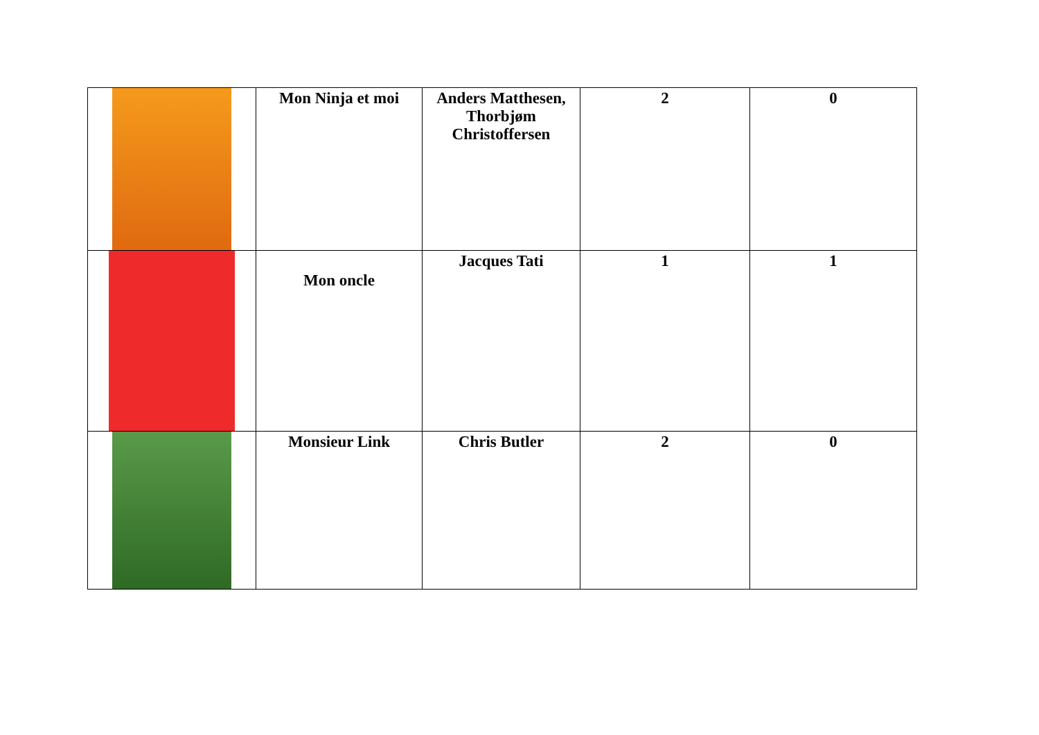| | Mon Ninja et moi | Anders Matthesen, Thorbjøm Christoffersen | 2 | 0 |
| | Mon oncle | Jacques Tati | 1 | 1 |
| | Monsieur Link | Chris Butler | 2 | 0 |